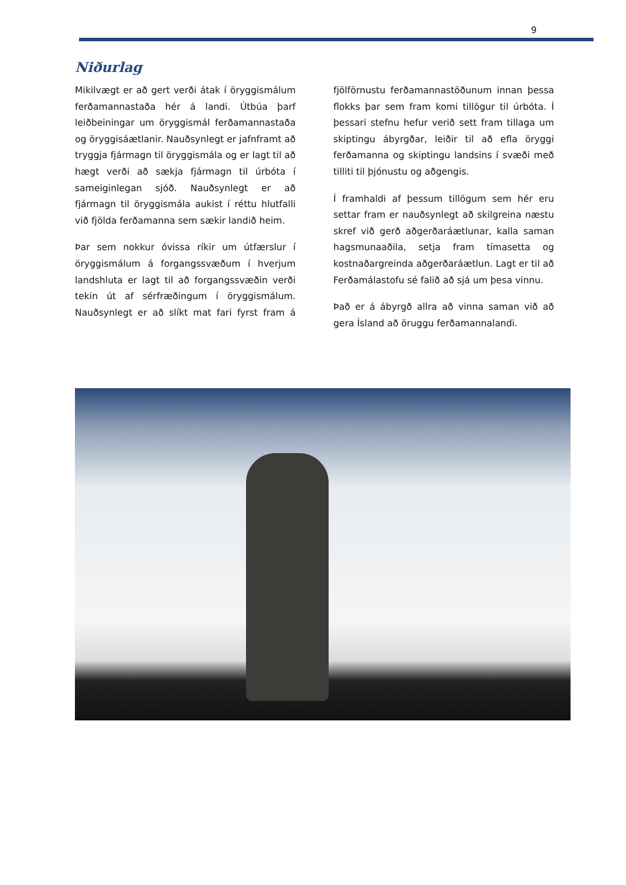9
Niðurlag
Mikilvægt er að gert verði átak í öryggismálum ferðamannastaða hér á landi. Útbúa þarf leiðbeiningar um öryggismál ferðamannastaða og öryggisáætlanir. Nauðsynlegt er jafnframt að tryggja fjármagn til öryggismála og er lagt til að hægt verði að sækja fjármagn til úrbóta í sameiginlegan sjóð. Nauðsynlegt er að fjármagn til öryggismála aukist í réttu hlutfalli við fjölda ferðamanna sem sækir landið heim.
Þar sem nokkur óvissa ríkir um útfærslur í öryggismálum á forgangssvæðum í hverjum landshluta er lagt til að forgangssvæðin verði tekin út af sérfræðingum í öryggismálum. Nauðsynlegt er að slíkt mat fari fyrst fram á fjölförnustu ferðamannastöðunum innan þessa flokks þar sem fram komi tillögur til úrbóta. Í þessari stefnu hefur verið sett fram tillaga um skiptingu ábyrgðar, leiðir til að efla öryggi ferðamanna og skiptingu landsins í svæði með tilliti til þjónustu og aðgengis.
Í framhaldi af þessum tillögum sem hér eru settar fram er nauðsynlegt að skilgreina næstu skref við gerð aðgerðaráætlunar, kalla saman hagsmunaaðila, setja fram tímasetta og kostnaðargreinda aðgerðaráætlun. Lagt er til að Ferðamálastofu sé falið að sjá um þesa vinnu.
Það er á ábyrgð allra að vinna saman við að gera Ísland að öruggu ferðamannalandi.